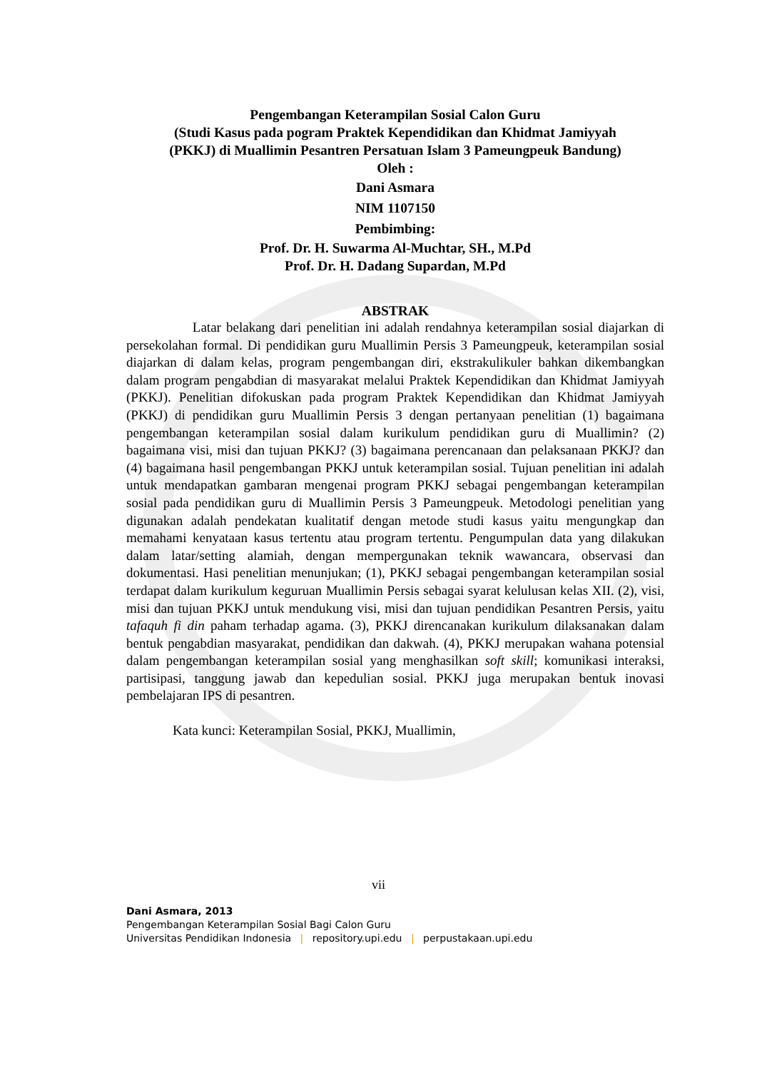Pengembangan Keterampilan Sosial Calon Guru
(Studi Kasus pada pogram Praktek Kependidikan dan Khidmat Jamiyyah
(PKKJ) di Muallimin Pesantren Persatuan Islam 3 Pameungpeuk Bandung)
Oleh :
Dani Asmara
NIM 1107150
Pembimbing:
Prof. Dr. H. Suwarma Al-Muchtar, SH., M.Pd
Prof. Dr. H. Dadang Supardan, M.Pd
ABSTRAK
Latar belakang dari penelitian ini adalah rendahnya keterampilan sosial diajarkan di persekolahan formal. Di pendidikan guru Muallimin Persis 3 Pameungpeuk, keterampilan sosial diajarkan di dalam kelas, program pengembangan diri, ekstrakulikuler bahkan dikembangkan dalam program pengabdian di masyarakat melalui Praktek Kependidikan dan Khidmat Jamiyyah (PKKJ). Penelitian difokuskan pada program Praktek Kependidikan dan Khidmat Jamiyyah (PKKJ) di pendidikan guru Muallimin Persis 3 dengan pertanyaan penelitian (1) bagaimana pengembangan keterampilan sosial dalam kurikulum pendidikan guru di Muallimin? (2) bagaimana visi, misi dan tujuan PKKJ? (3) bagaimana perencanaan dan pelaksanaan PKKJ? dan (4) bagaimana hasil pengembangan PKKJ untuk keterampilan sosial. Tujuan penelitian ini adalah untuk mendapatkan gambaran mengenai program PKKJ sebagai pengembangan keterampilan sosial pada pendidikan guru di Muallimin Persis 3 Pameungpeuk. Metodologi penelitian yang digunakan adalah pendekatan kualitatif dengan metode studi kasus yaitu mengungkap dan memahami kenyataan kasus tertentu atau program tertentu. Pengumpulan data yang dilakukan dalam latar/setting alamiah, dengan mempergunakan teknik wawancara, observasi dan dokumentasi. Hasi penelitian menunjukan; (1), PKKJ sebagai pengembangan keterampilan sosial terdapat dalam kurikulum keguruan Muallimin Persis sebagai syarat kelulusan kelas XII. (2), visi, misi dan tujuan PKKJ untuk mendukung visi, misi dan tujuan pendidikan Pesantren Persis, yaitu tafaquh fi din paham terhadap agama. (3), PKKJ direncanakan kurikulum dilaksanakan dalam bentuk pengabdian masyarakat, pendidikan dan dakwah. (4), PKKJ merupakan wahana potensial dalam pengembangan keterampilan sosial yang menghasilkan soft skill; komunikasi interaksi, partisipasi, tanggung jawab dan kepedulian sosial. PKKJ juga merupakan bentuk inovasi pembelajaran IPS di pesantren.
Kata kunci: Keterampilan Sosial, PKKJ, Muallimin,
vii
Dani Asmara, 2013
Pengembangan Keterampilan Sosial Bagi Calon Guru
Universitas Pendidikan Indonesia | repository.upi.edu | perpustakaan.upi.edu